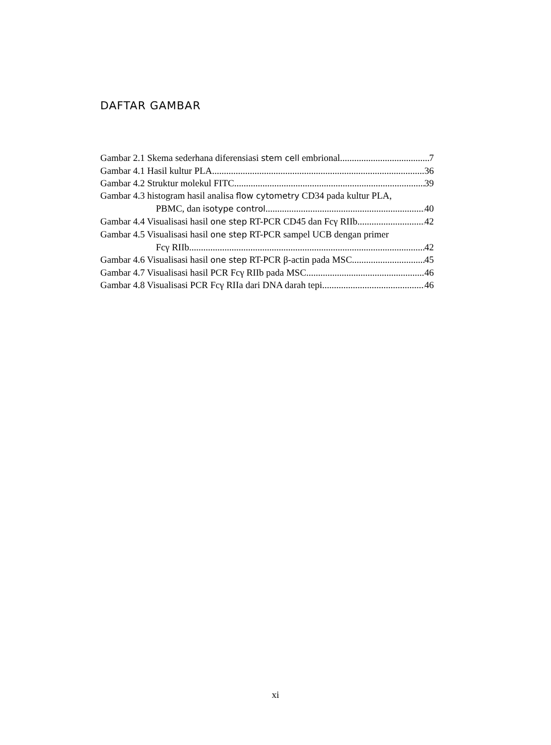DAFTAR GAMBAR
Gambar 2.1 Skema sederhana diferensiasi stem cell embrional 7
Gambar 4.1 Hasil kultur PLA 36
Gambar 4.2 Struktur molekul FITC 39
Gambar 4.3 histogram hasil analisa flow cytometry CD34 pada kultur PLA,
PBMC, dan isotype control 40
Gambar 4.4 Visualisasi hasil one step RT-PCR CD45 dan Fcγ RIIb 42
Gambar 4.5 Visualisasi hasil one step RT-PCR sampel UCB dengan primer
Fcγ RIIb 42
Gambar 4.6 Visualisasi hasil one step RT-PCR β-actin pada MSC 45
Gambar 4.7 Visualisasi hasil PCR Fcγ RIIb pada MSC 46
Gambar 4.8 Visualisasi PCR Fcγ RIIa dari DNA darah tepi 46
xi